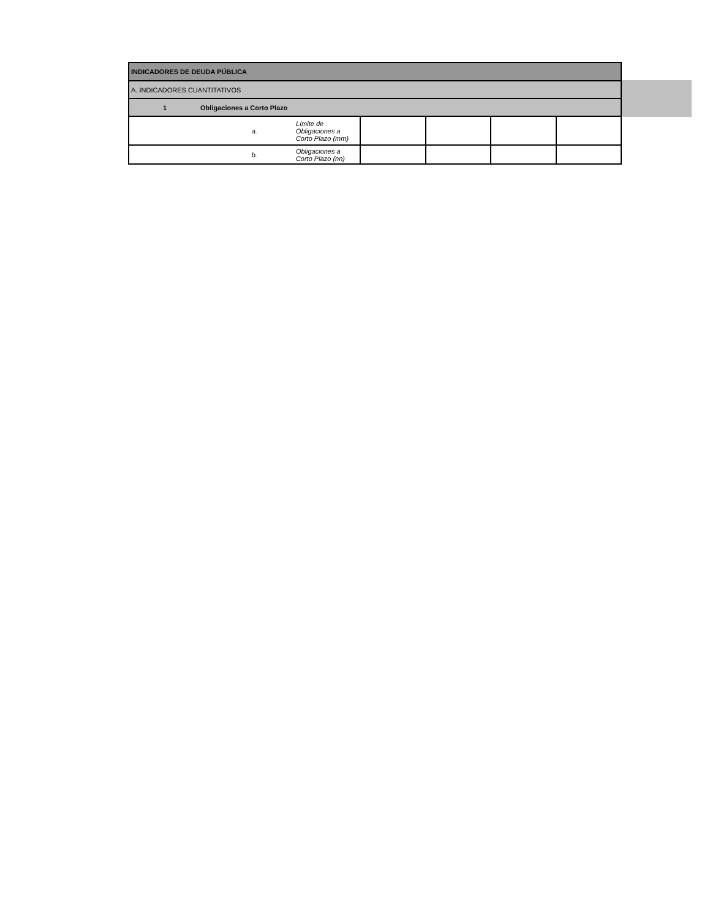| INDICADORES DE DEUDA PÚBLICA | | | | | |
| A. INDICADORES CUANTITATIVOS | | | | | |
| 1 Obligaciones a Corto Plazo | | | | | |
| a. | Límite de Obligaciones a Corto Plazo (mm) | | | | |
| b. | Obligaciones a Corto Plazo (nn) | | | | |